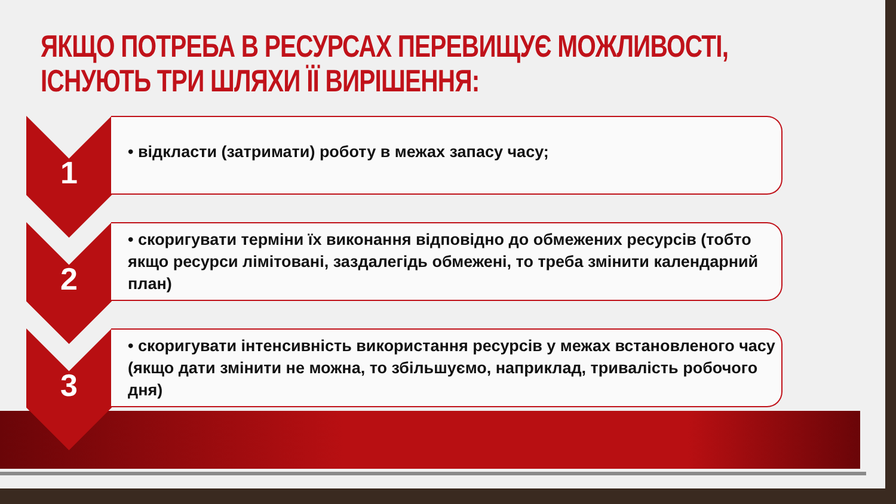ЯКЩО ПОТРЕБА В РЕСУРСАХ ПЕРЕВИЩУЄ МОЖЛИВОСТІ,
ІСНУЮТЬ ТРИ ШЛЯХИ ЇЇ ВИРІШЕННЯ:
1
• відкласти (затримати) роботу в межах запасу часу;
2
• скоригувати терміни їх виконання відповідно до обмежених ресурсів (тобто якщо ресурси лімітовані, заздалегідь обмежені, то треба змінити календарний план)
3
• скоригувати інтенсивність використання ресурсів у межах встановленого часу (якщо дати змінити не можна, то збільшуємо, наприклад, тривалість робочого дня)